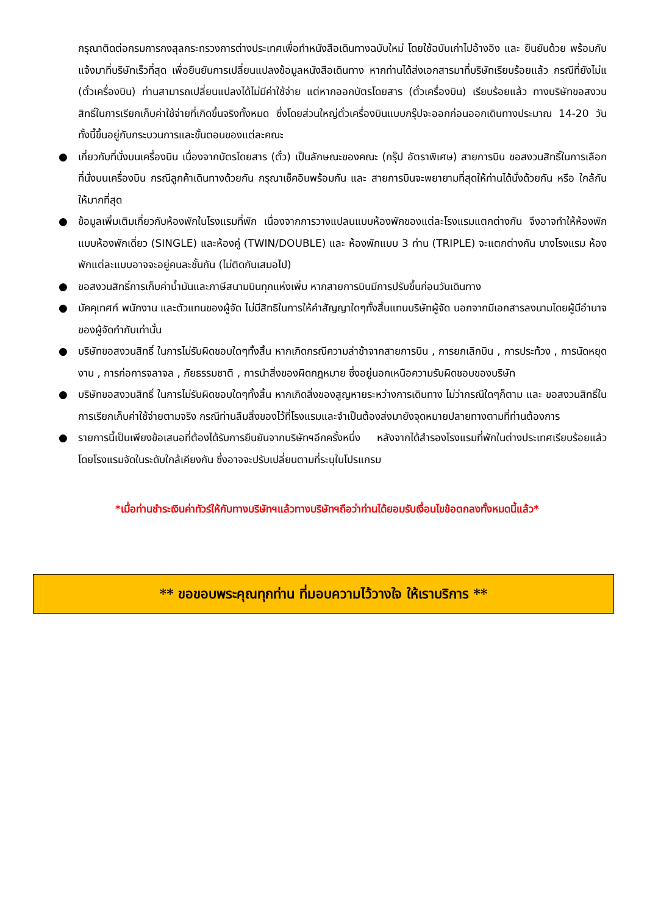กรุณาติดต่อกรมการกงสุลกระทรวงการต่างประเทศเพื่อทำหนังสือเดินทางฉบับใหม่ โดยใช้ฉบับเก่าไปอ้างอิง และ ยืนยันด้วย พร้อมกับแจ้งมาที่บริษัทเร็วที่สุด เพื่อยืนยันการเปลี่ยนแปลงข้อมูลหนังสือเดินทาง หากท่านได้ส่งเอกสารมาที่บริษัทเรียบร้อยแล้ว กรณีที่ยังไม่แ (ตั๋วเครื่องบิน) ท่านสามารถเปลี่ยนแปลงได้ไม่มีค่าใช้จ่าย แต่หากออกบัตรโดยสาร (ตั๋วเครื่องบิน) เรียบร้อยแล้ว ทางบริษัทขอสงวนสิทธิ์ในการเรียกเก็บค่าใช้จ่ายที่เกิดขึ้นจริงทั้งหมด ซึ่งโดยส่วนใหญ่ตั๋วเครื่องบินแบบกรุ๊ปจะออกก่อนออกเดินทางประมาณ 14-20 วัน ทั้งนี้ขึ้นอยู่กับกระบวนการและขั้นตอนของแต่ละคณะ
● เกี่ยวกับที่นั่งบนเครื่องบิน เนื่องจากบัตรโดยสาร (ตั๋ว) เป็นลักษณะของคณะ (กรุ๊ป อัตราพิเศษ) สายการบิน ขอสงวนสิทธิ์ในการเลือกที่นั่งบนเครื่องบิน กรณีลูกค้าเดินทางด้วยกัน กรุณาเช็คอินพร้อมกัน และ สายการบินจะพยายามที่สุดให้ท่านได้นั่งด้วยกัน หรือ ใกล้กันให้มากที่สุด
● ข้อมูลเพิ่มเติมเกี่ยวกับห้องพักในโรงแรมที่พัก เนื่องจากการวางแปลนแบบห้องพักของแต่ละโรงแรมแตกต่างกัน จึงอาจทำให้ห้องพักแบบห้องพักเดี่ยว (SINGLE) และห้องคู่ (TWIN/DOUBLE) และ ห้องพักแบบ 3 ท่าน (TRIPLE) จะแตกต่างกัน บางโรงแรม ห้องพักแต่ละแบบอาจจะอยู่คนละชั้นกัน (ไม่ติดกันเสมอไป)
● ขอสงวนสิทธิ์การเก็บค่าน้ำมันและภาษีสนามบินทุกแห่งเพิ่ม หากสายการบินมีการปรับขึ้นก่อนวันเดินทาง
● มัคคุเทศก์ พนักงาน และตัวแทนของผู้จัด ไม่มีสิทธิในการให้คำสัญญาใดๆทั้งสิ้นแทนบริษัทผู้จัด นอกจากมีเอกสารลงนามโดยผู้มีอำนาจของผู้จัดกำกับเท่านั้น
● บริษัทขอสงวนสิทธิ์ ในการไม่รับผิดชอบใดๆทั้งสิ้น หากเกิดกรณีความล่าช้าจากสายการบิน , การยกเลิกบิน , การประท้วง , การนัดหยุดงาน , การก่อการจลาจล , ภัยธรรมชาติ , การนำสิ่งของผิดกฎหมาย ซึ่งอยู่นอกเหนือความรับผิดชอบของบริษัท
● บริษัทขอสงวนสิทธิ์ ในการไม่รับผิดชอบใดๆทั้งสิ้น หากเกิดสิ่งของสูญหายระหว่างการเดินทาง ไม่ว่ากรณีใดๆก็ตาม และ ขอสงวนสิทธิ์ในการเรียกเก็บค่าใช้จ่ายตามจริง กรณีท่านลืมสิ่งของไว้ที่โรงแรมและจำเป็นต้องส่งมายังจุดหมายปลายทางตามที่ท่านต้องการ
● รายการนี้เป็นเพียงข้อเสนอที่ต้องได้รับการยืนยันจากบริษัทฯอีกครั้งหนึ่ง หลังจากได้สำรองโรงแรมที่พักในต่างประเทศเรียบร้อยแล้ว โดยโรงแรมจัดในระดับใกล้เคียงกัน ซึ่งอาจจะปรับเปลี่ยนตามที่ระบุในโปรแกรม
*เมื่อท่านชำระเงินค่าทัวร์ให้กับทางบริษัทฯแล้วทางบริษัทฯถือว่าท่านได้ยอมรับเงื่อนไขข้อตกลงทั้งหมดนี้แล้ว*
** ขอขอบพระคุณทุกท่าน ที่มอบความไว้วางใจ ให้เราบริการ **